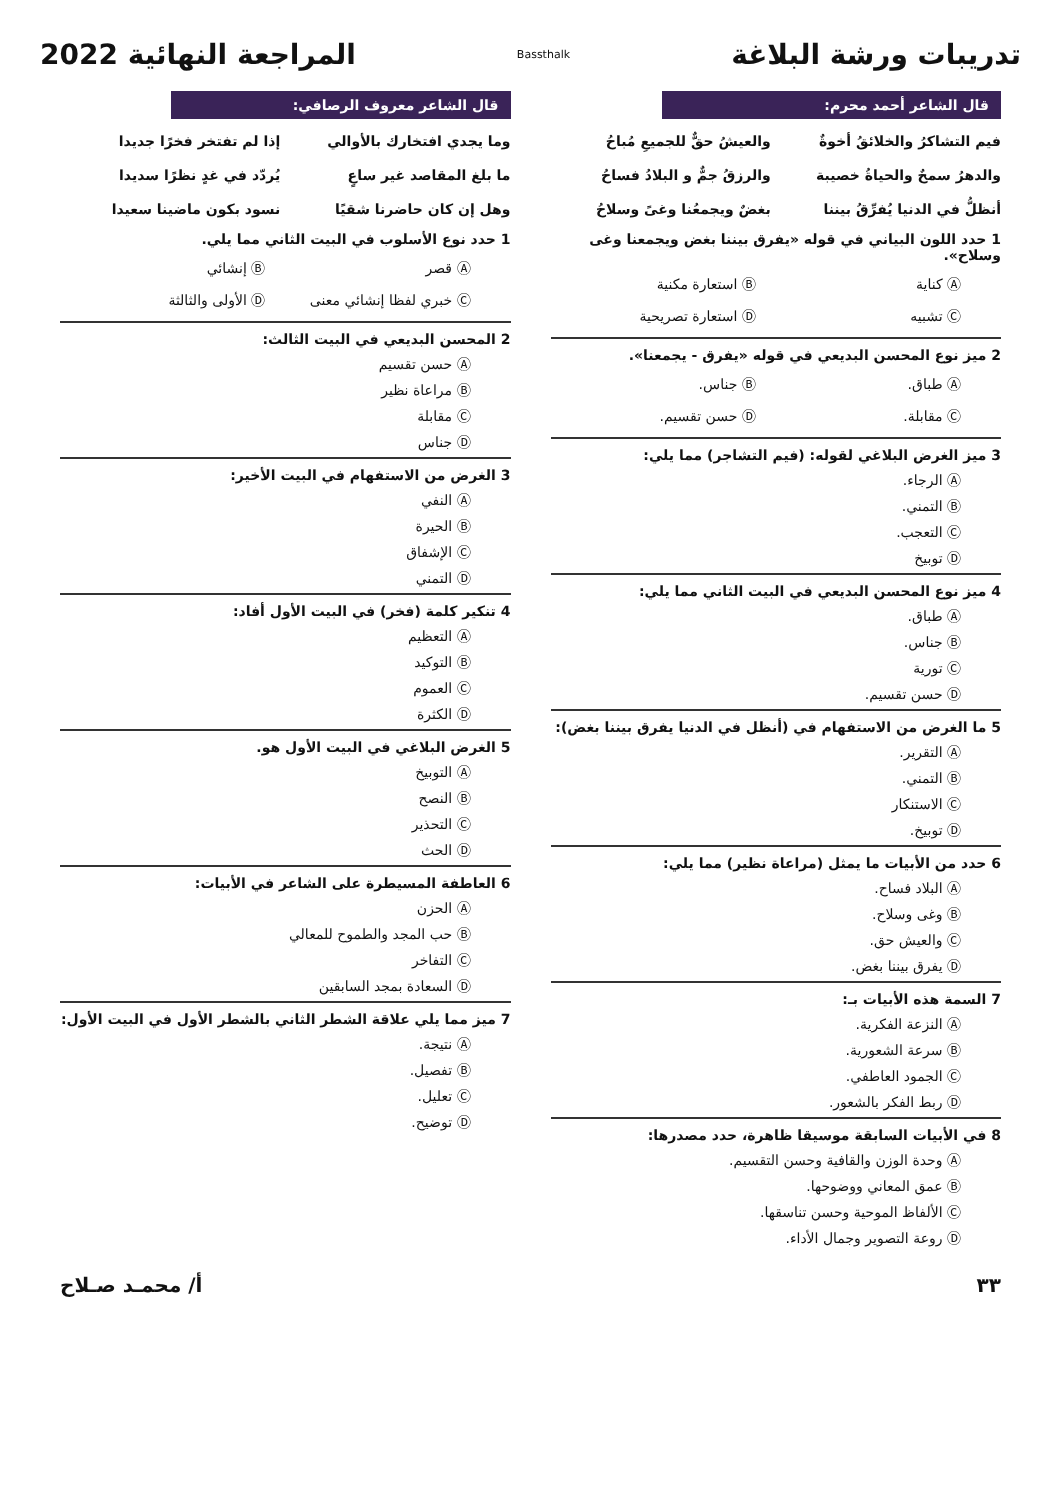تدريبات ورشة البلاغة
Bassthalk
المراجعة النهائية 2022
قال الشاعر أحمد محرم:
فيم التشاكرُ والخلائقُ أخوةٌ
والعيشُ حقٌّ للجميعِ مُباحُ
والدهرُ سمحٌ والحياةُ خصيبة
والرزقُ جمٌّ و البلادُ فساحُ
أنظلُّ في الدنيا يُفرِّقُ بيننا
بغضٌ ويجمعُنا وغىً وسلاحُ
1 حدد اللون البياني في قوله «يفرق بيننا بغض ويجمعنا وغى وسلاح».
Ⓐ كناية
Ⓑ استعارة مكنية
Ⓒ تشبيه
Ⓓ استعارة تصريحية
2 ميز نوع المحسن البديعي في قوله «يفرق - يجمعنا».
Ⓐ طباق.
Ⓑ جناس.
Ⓒ مقابلة.
Ⓓ حسن تقسيم.
3 ميز الغرض البلاغي لقوله: (فيم التشاجر) مما يلي:
Ⓐ الرجاء.
Ⓑ التمني.
Ⓒ التعجب.
Ⓓ توبيخ
4 ميز نوع المحسن البديعي في البيت الثاني مما يلي:
Ⓐ طباق.
Ⓑ جناس.
Ⓒ تورية
Ⓓ حسن تقسيم.
5 ما الغرض من الاستفهام في (أنظل في الدنيا يفرق بيننا بغض):
Ⓐ التقرير.
Ⓑ التمني.
Ⓒ الاستنكار
Ⓓ توبيخ.
6 حدد من الأبيات ما يمثل (مراعاة نظير) مما يلي:
Ⓐ البلاد فساح.
Ⓑ وغى وسلاح.
Ⓒ والعيش حق.
Ⓓ يفرق بيننا بغض.
7 السمة هذه الأبيات بـ:
Ⓐ النزعة الفكرية.
Ⓑ سرعة الشعورية.
Ⓒ الجمود العاطفي.
Ⓓ ربط الفكر بالشعور.
8 في الأبيات السابقة موسيقا ظاهرة، حدد مصدرها:
Ⓐ وحدة الوزن والقافية وحسن التقسيم.
Ⓑ عمق المعاني ووضوحها.
Ⓒ الألفاظ الموحية وحسن تناسقها.
Ⓓ روعة التصوير وجمال الأداء.
قال الشاعر معروف الرصافي:
وما يجدي افتخارك بالأوالي
إذا لم تفتخر فخرًا جديدا
ما بلغ المقاصد غير ساعٍ
يُردّد في غدٍ نظرًا سديدا
وهل إن كان حاضرنا شقيًا
نسود بكون ماضينا سعيدا
1 حدد نوع الأسلوب في البيت الثاني مما يلي.
Ⓐ قصر
Ⓑ إنشائي
Ⓒ خبري لفظا إنشائي معنى
Ⓓ الأولى والثالثة
2 المحسن البديعي في البيت الثالث:
Ⓐ حسن تقسيم
Ⓑ مراعاة نظير
Ⓒ مقابلة
Ⓓ جناس
3 الغرض من الاستفهام في البيت الأخير:
Ⓐ النفي
Ⓑ الحيرة
Ⓒ الإشفاق
Ⓓ التمني
4 تنكير كلمة (فخر) في البيت الأول أفاد:
Ⓐ التعظيم
Ⓑ التوكيد
Ⓒ العموم
Ⓓ الكثرة
5 الغرض البلاغي في البيت الأول هو.
Ⓐ التوبيخ
Ⓑ النصح
Ⓒ التحذير
Ⓓ الحث
6 العاطفة المسيطرة على الشاعر في الأبيات:
Ⓐ الحزن
Ⓑ حب المجد والطموح للمعالي
Ⓒ التفاخر
Ⓓ السعادة بمجد السابقين
7 ميز مما يلي علاقة الشطر الثاني بالشطر الأول في البيت الأول:
Ⓐ نتيجة.
Ⓑ تفصيل.
Ⓒ تعليل.
Ⓓ توضيح.
٣٣ أ/ محمـد صـلاح